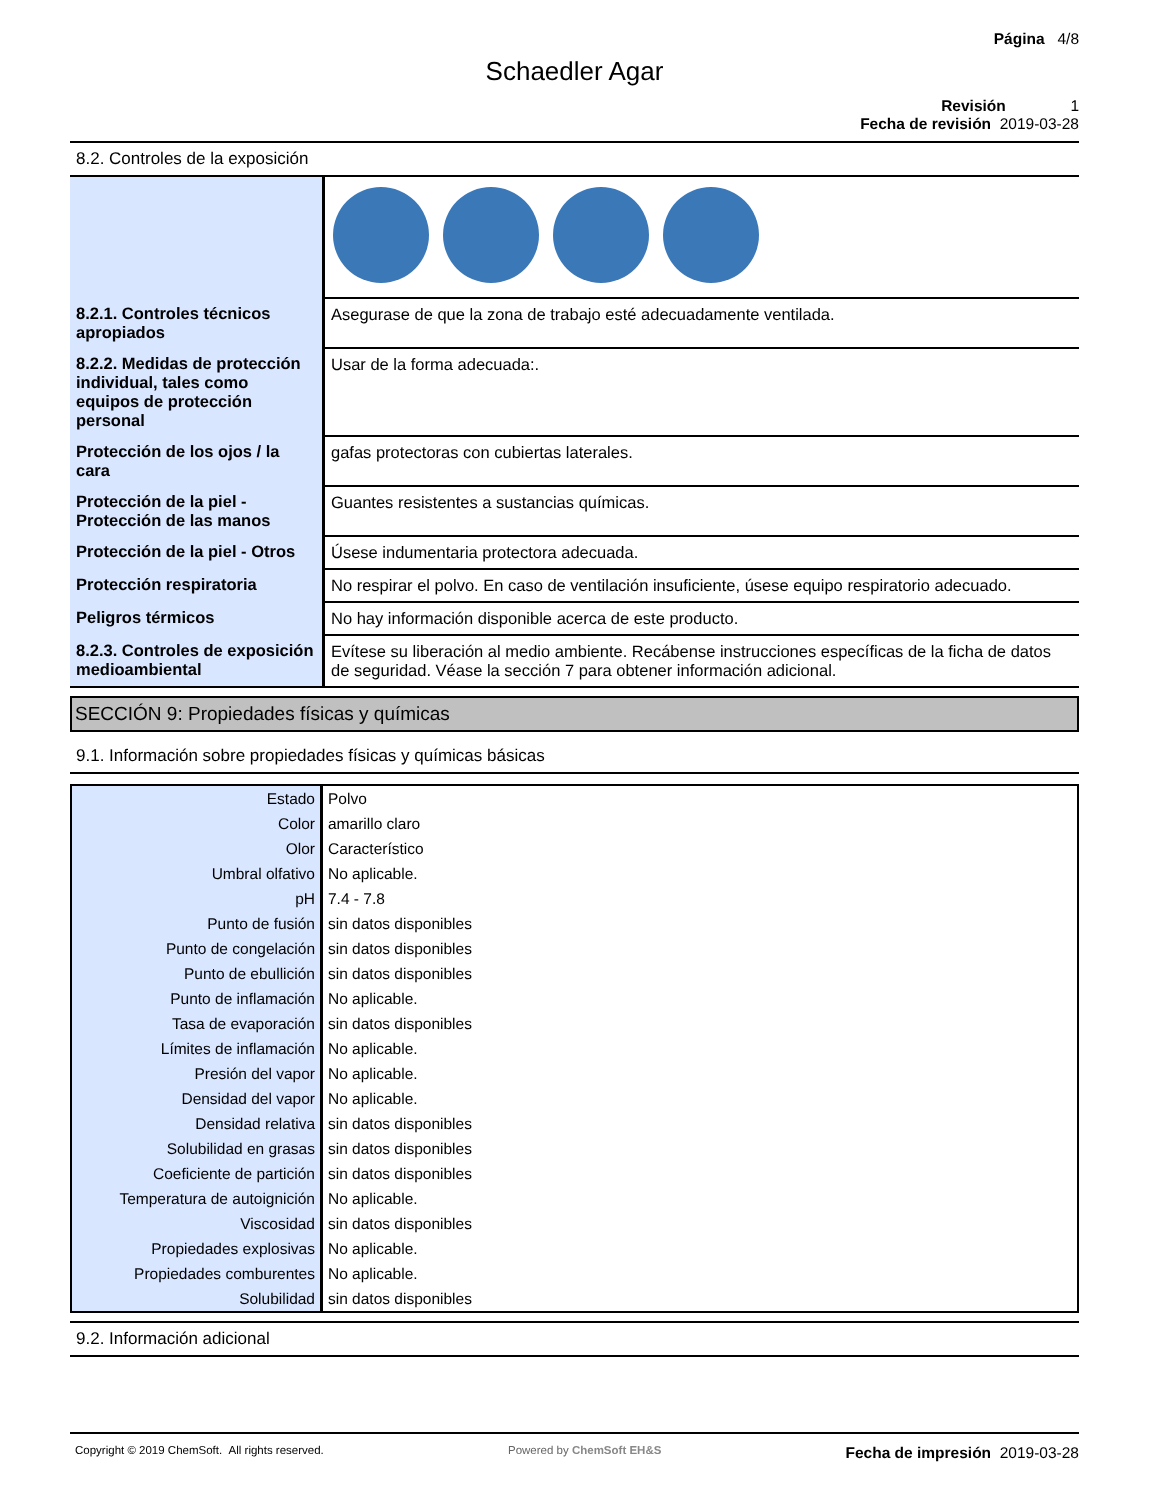Página 4/8
Schaedler Agar
Revisión 1
Fecha de revisión 2019-03-28
8.2. Controles de la exposición
| 8.2.1. Controles técnicos apropiados | Asegurase de que la zona de trabajo esté adecuadamente ventilada. |
| 8.2.2. Medidas de protección individual, tales como equipos de protección personal | Usar de la forma adecuada:. |
| Protección de los ojos / la cara | gafas protectoras con cubiertas laterales. |
| Protección de la piel - Protección de las manos | Guantes resistentes a sustancias químicas. |
| Protección de la piel - Otros | Úsese indumentaria protectora adecuada. |
| Protección respiratoria | No respirar el polvo. En caso de ventilación insuficiente, úsese equipo respiratorio adecuado. |
| Peligros térmicos | No hay información disponible acerca de este producto. |
| 8.2.3. Controles de exposición medioambiental | Evítese su liberación al medio ambiente. Recábense instrucciones específicas de la ficha de datos de seguridad. Véase la sección 7 para obtener información adicional. |
SECCIÓN 9: Propiedades físicas y químicas
9.1. Información sobre propiedades físicas y químicas básicas
| Estado | Polvo |
| Color | amarillo claro |
| Olor | Característico |
| Umbral olfativo | No aplicable. |
| pH | 7.4 - 7.8 |
| Punto de fusión | sin datos disponibles |
| Punto de congelación | sin datos disponibles |
| Punto de ebullición | sin datos disponibles |
| Punto de inflamación | No aplicable. |
| Tasa de evaporación | sin datos disponibles |
| Límites de inflamación | No aplicable. |
| Presión del vapor | No aplicable. |
| Densidad del vapor | No aplicable. |
| Densidad relativa | sin datos disponibles |
| Solubilidad en grasas | sin datos disponibles |
| Coeficiente de partición | sin datos disponibles |
| Temperatura de autoignición | No aplicable. |
| Viscosidad | sin datos disponibles |
| Propiedades explosivas | No aplicable. |
| Propiedades comburentes | No aplicable. |
| Solubilidad | sin datos disponibles |
9.2. Información adicional
Copyright © 2019 ChemSoft. All rights reserved.
Powered by ChemSoft EH&S
Fecha de impresión 2019-03-28